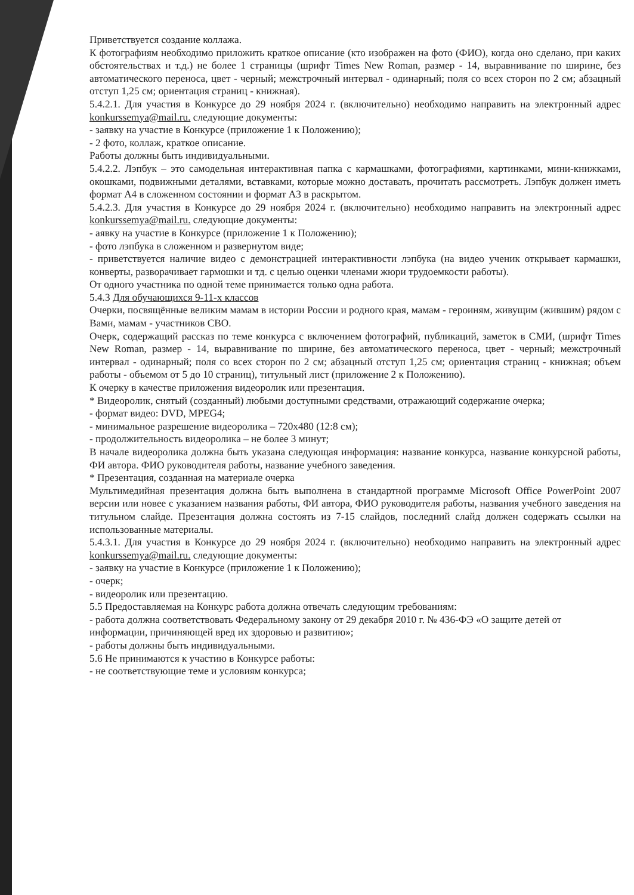Приветствуется создание коллажа.
К фотографиям необходимо приложить краткое описание (кто изображен на фото (ФИО), когда оно сделано, при каких обстоятельствах и т.д.) не более 1 страницы (шрифт Times New Roman, размер - 14, выравнивание по ширине, без автоматического переноса, цвет - черный; межстрочный интервал - одинарный; поля со всех сторон по 2 см; абзацный отступ 1,25 см; ориентация страниц - книжная).
5.4.2.1. Для участия в Конкурсе до 29 ноября 2024 г. (включительно) необходимо направить на электронный адрес konkurssemya@mail.ru. следующие документы:
- заявку на участие в Конкурсе (приложение 1 к Положению);
- 2 фото, коллаж, краткое описание.
Работы должны быть индивидуальными.
5.4.2.2. Лэпбук – это самодельная интерактивная папка с кармашками, фотографиями, картинками, мини-книжками, окошками, подвижными деталями, вставками, которые можно доставать, прочитать рассмотреть. Лэпбук должен иметь формат А4 в сложенном состоянии и формат А3 в раскрытом.
5.4.2.3. Для участия в Конкурсе до 29 ноября 2024 г. (включительно) необходимо направить на электронный адрес konkurssemya@mail.ru. следующие документы:
- аявку на участие в Конкурсе (приложение 1 к Положению);
- фото лэпбука в сложенном и развернутом виде;
- приветствуется наличие видео с демонстрацией интерактивности лэпбука (на видео ученик открывает кармашки, конверты, разворачивает гармошки и тд. с целью оценки членами жюри трудоемкости работы).
От одного участника по одной теме принимается только одна работа.
5.4.3 Для обучающихся 9-11-х классов
Очерки, посвящённые великим мамам в истории России и родного края, мамам - героиням, живущим (жившим) рядом с Вами, мамам - участников СВО.
Очерк, содержащий рассказ по теме конкурса с включением фотографий, публикаций, заметок в СМИ, (шрифт Times New Roman, размер - 14, выравнивание по ширине, без автоматического переноса, цвет - черный; межстрочный интервал - одинарный; поля со всех сторон по 2 см; абзацный отступ 1,25 см; ориентация страниц - книжная; объем работы - объемом от 5 до 10 страниц), титульный лист (приложение 2 к Положению).
К очерку в качестве приложения видеоролик или презентация.
* Видеоролик, снятый (созданный) любыми доступными средствами, отражающий содержание очерка;
- формат видео: DVD, MPEG4;
- минимальное разрешение видеоролика – 720x480 (12:8 см);
- продолжительность видеоролика – не более 3 минут;
В начале видеоролика должна быть указана следующая информация: название конкурса, название конкурсной работы, ФИ автора. ФИО руководителя работы, название учебного заведения.
* Презентация, созданная на материале очерка
Мультимедийная презентация должна быть выполнена в стандартной программе Microsoft Office PowerPoint 2007 версии или новее с указанием названия работы, ФИ автора, ФИО руководителя работы, названия учебного заведения на титульном слайде. Презентация должна состоять из 7-15 слайдов, последний слайд должен содержать ссылки на использованные материалы.
5.4.3.1. Для участия в Конкурсе до 29 ноября 2024 г. (включительно) необходимо направить на электронный адрес konkurssemya@mail.ru. следующие документы:
- заявку на участие в Конкурсе (приложение 1 к Положению);
- очерк;
- видеоролик или презентацию.
5.5 Предоставляемая на Конкурс работа должна отвечать следующим требованиям:
- работа должна соответствовать Федеральному закону от 29 декабря 2010 г. № 436-ФЭ «О защите детей от информации, причиняющей вред их здоровью и развитию»;
- работы должны быть индивидуальными.
5.6 Не принимаются к участию в Конкурсе работы:
- не соответствующие теме и условиям конкурса;